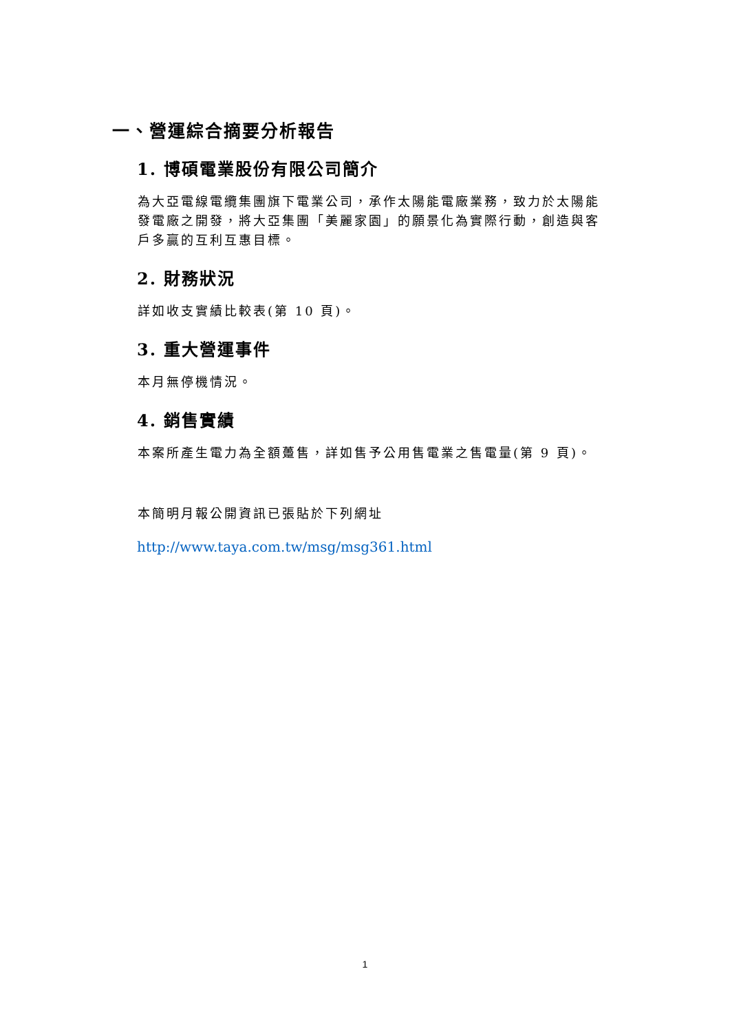一、營運綜合摘要分析報告
1. 博碩電業股份有限公司簡介
為大亞電線電纜集團旗下電業公司，承作太陽能電廠業務，致力於太陽能發電廠之開發，將大亞集團「美麗家園」的願景化為實際行動，創造與客戶多贏的互利互惠目標。
2. 財務狀況
詳如收支實績比較表(第 10 頁)。
3. 重大營運事件
本月無停機情況。
4. 銷售實績
本案所產生電力為全額躉售，詳如售予公用售電業之售電量(第 9 頁)。
本簡明月報公開資訊已張貼於下列網址
http://www.taya.com.tw/msg/msg361.html
1